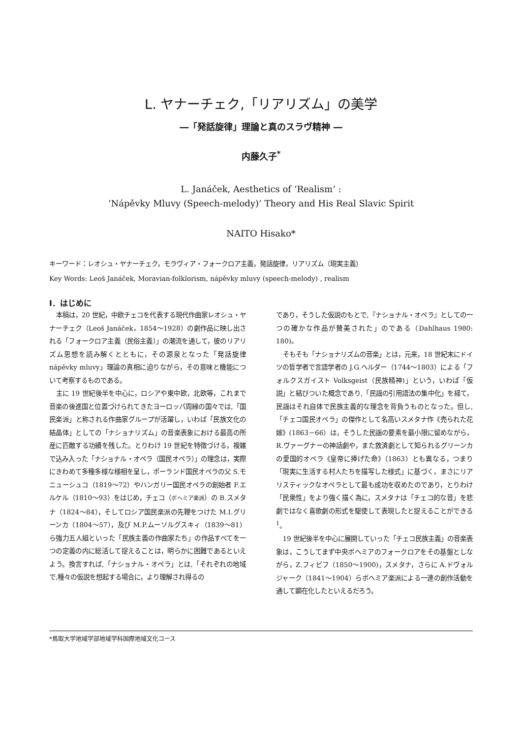L. ヤナーチェク,「リアリズム」の美学
―「発話旋律」理論と真のスラヴ精神 ―
内藤久子<sup>*</sup>
L. Janáček, Aesthetics of ‘Realism’ :
‘Nápěvky Mluvy (Speech-melody)’ Theory and His Real Slavic Spirit
NAITO Hisako*
キーワード：レオシュ・ヤナーチェク，モラヴィア・フォークロア主義，発話旋律，リアリズム（現実主義）
Key Words: Leoš Janáček, Moravian-folklorism, nápěvky mluvy (speech-melody) , realism
Ⅰ．はじめに
本稿は，20 世紀，中欧チェコを代表する現代作曲家レオシュ・ヤナーチェク（Leoš Janáček，1854～1928）の劇作品に映し出される「フォークロア主義（民俗主義）」の潮流を通して，彼のリアリズム思想を読み解くとともに，その源泉となった「発話旋律 nápěvky mluvy」理論の真相に迫りながら，その意味と機能について考察するものである。
主に 19 世紀後半を中心に，ロシアや東中欧，北欧等，これまで音楽の後進国と位置づけられてきたヨーロッパ周縁の国々では,「国民楽派」と称される作曲家グループが活躍し，いわば「民族文化の結晶体」としての「ナショナリズム」の音楽表象における最高の所産に匹敵する功績を残した。とりわけ 19 世紀を特徴づける，複雑で込み入った「ナショナル・オペラ（国民オペラ）」の理念は，実際にきわめて多種多様な様相を呈し，ポーランド国民オペラの父 S.モニューシュコ（1819～72）やハンガリー国民オペラの創始者 F.エルケル（1810～93）をはじめ，チェコ（ボヘミア楽派）の B.スメタナ（1824～84），そしてロシア国民楽派の先鞭をつけた M.I.グリーンカ（1804～57），及び M.P.ムーソルグスキィ（1839～81）ら強力五人組といった「民族主義の作曲家たち」の作品すべてを一つの定義の内に総活して捉えることは，明らかに困難であるといえよう。換言すれば,「ナショナル・オペラ」とは,「それぞれの地域で,種々の仮説を想起する場合に，より理解され得るの
であり，そうした仮説のもとで,『ナショナル・オペラ』としての一つの確かな作品が賛美された」のである（Dahlhaus 1980: 180)。
そもそも「ナショナリズムの音楽」とは，元来，18 世紀末にドイツの哲学者で言語学者の J.G.ヘルダー（1744～1803）による「フォルクスガイスト Volksgeist（民族精神)」という，いわば「仮説」と結びついた概念であり,「民謡の引用語法の集中化」を経て，民謡はそれ自体で民族主義的な理念を背負うものとなった。但し,「チェコ国民オペラ」の傑作として名高いスメタナ作《売られた花嫁》(1863－66）は，そうした民謡の要素を最小限に留めながら，R.ヴァーグナーの神話劇や，また救済劇として知られるグリーンカの愛国的オペラ《皇帝に捧げた命》（1863）とも異なる，つまり「現実に生活する村人たちを描写した様式」に基づく，まさにリアリスティックなオペラとして最も成功を収めたのであり，とりわけ「民衆性」をより強く描く為に，スメタナは「チェコ的な音」を悲劇ではなく喜歌劇の形式を駆使して表現したと捉えることができる<sup>1</sup>。
19 世紀後半を中心に展開していった「チェコ民族主義」の音楽表象は，こうしてまず中央ボヘミアのフォークロアをその基盤としながら，Z.フィビフ（1850～1900)，スメタナ，さらに A.ドヴォルジャーク（1841～1904）らボヘミア楽派による一連の創作活動を通して顕在化したといえるだろう。
*鳥取大学地域学部地域学科国際地域文化コース